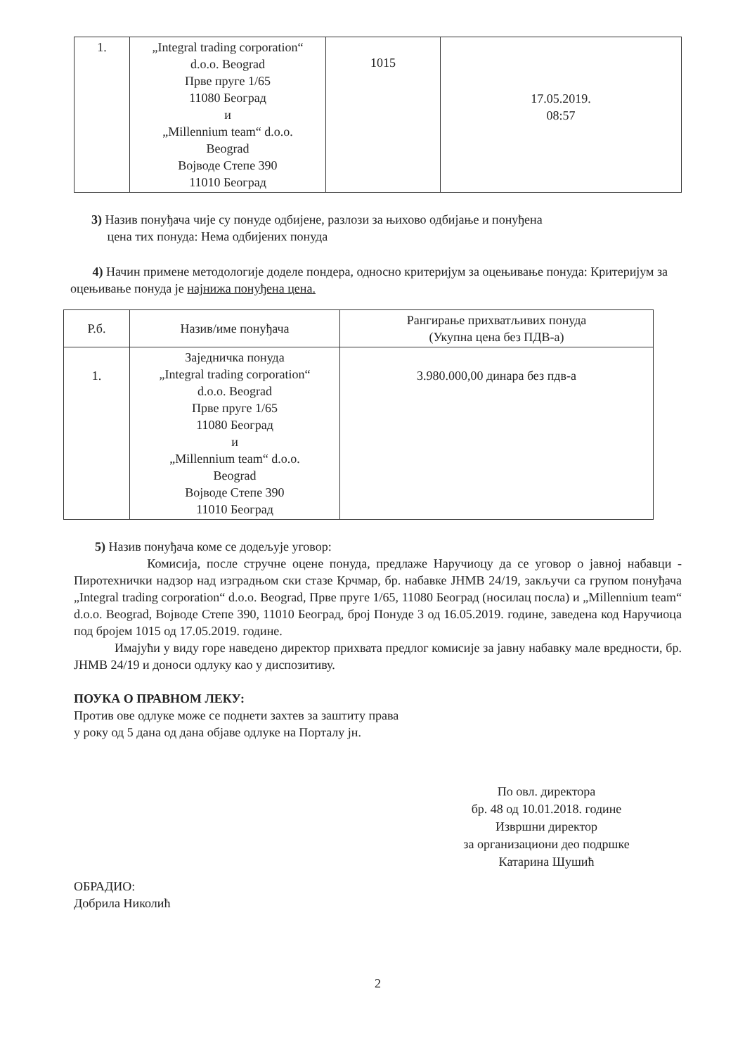| 1. | „Integral trading corporation“ d.o.o. Beograd Прве пруге 1/65 11080 Београд и „Millennium team“ d.o.o. Beograd Војводе Степе 390 11010 Београд | 1015 | 17.05.2019. 08:57 |
3) Назив понуђача чије су понуде одбијене, разлози за њихово одбијање и понуђена
цена тих понуда: Нема одбијених понуда
4) Начин примене методологије доделе пондера, односно критеријум за оцењивање понуда: Критеријум за оцењивање понуда је најнижа понуђена цена.
| Р.б. | Назив/име понуђача | Рангирање прихватљивих понуда (Укупна цена без ПДВ-а) |
| --- | --- | --- |
| 1. | Заједничка понуда „Integral trading corporation“ d.o.o. Beograd Прве пруге 1/65 11080 Београд и „Millennium team“ d.o.o. Beograd Војводе Степе 390 11010 Београд | 3.980.000,00 динара без пдв-а |
5) Назив понуђача коме се додељује уговор:
Комисија, после стручне оцене понуда, предлаже Наручиоцу да се уговор о јавној набавци - Пиротехнички надзор над изградњом ски стазе Крчмар, бр. набавке ЈНМВ 24/19, закључи са групом понуђача „Integral trading corporation“ d.o.o. Beograd, Прве пруге 1/65, 11080 Београд (носилац посла) и „Millennium team“ d.o.o. Beograd, Војводе Степе 390, 11010 Београд, број Понуде 3 од 16.05.2019. године, заведена код Наручиоца под бројем 1015 од 17.05.2019. године.
Имајући у виду горе наведено директор прихвата предлог комисије за јавну набавку мале вредности, бр. ЈНМВ 24/19 и доноси одлуку као у диспозитиву.
ПОУКА О ПРАВНОМ ЛЕКУ:
Против ове одлуке може се поднети захтев за заштиту права
у року од 5 дана од дана објаве одлуке на Порталу јн.
По овл. директора
бр. 48 од 10.01.2018. године
Извршни директор
за организациони део подршке
Катарина Шушић
ОБРАДИО:
Добрила Николић
2